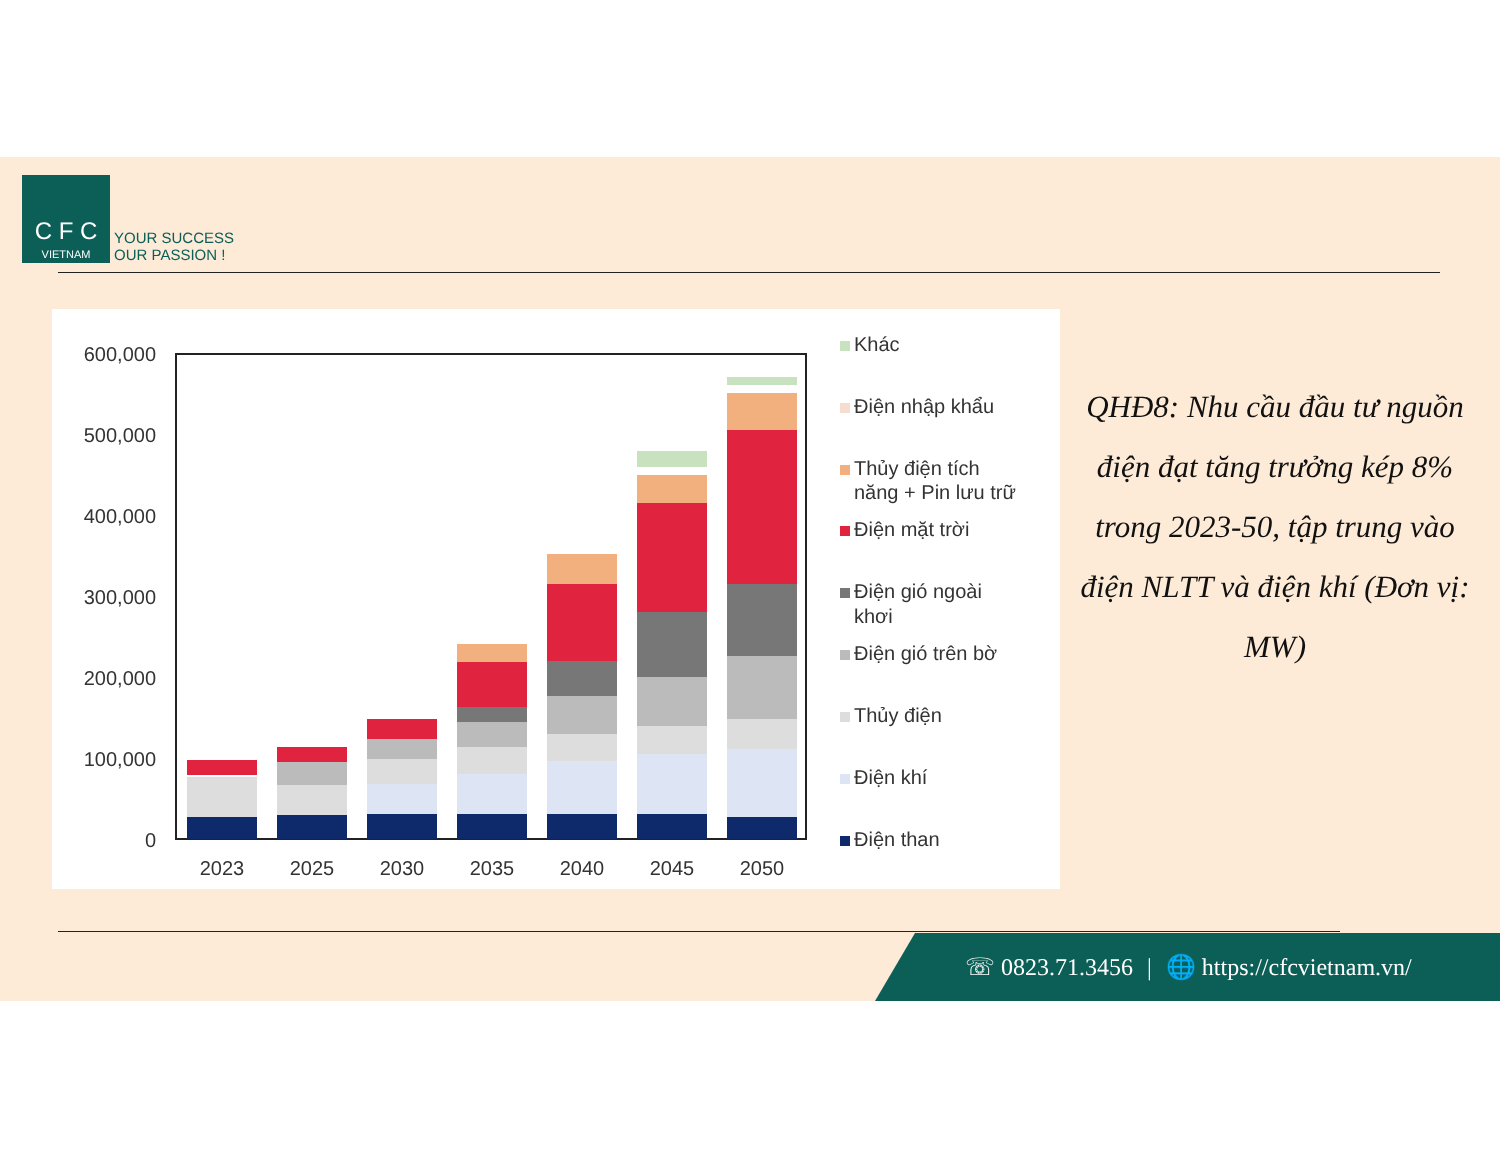C F C
VIETNAM
YOUR SUCCESS
OUR PASSION !
600,000
500,000
400,000
300,000
200,000
100,000
0
2023
2025
2030
2035
2040
2045
2050
Khác
Điện nhập khẩu
Thủy điện tích
năng + Pin lưu trữ
Điện mặt trời
Điện gió ngoài
khơi
Điện gió trên bờ
Thủy điện
Điện khí
Điện than
QHĐ8: Nhu cầu đầu tư nguồn điện đạt tăng trưởng kép 8% trong 2023-50, tập trung vào điện NLTT và điện khí (Đơn vị: MW)
☏ 0823.71.3456 | 🌐 https://cfcvietnam.vn/